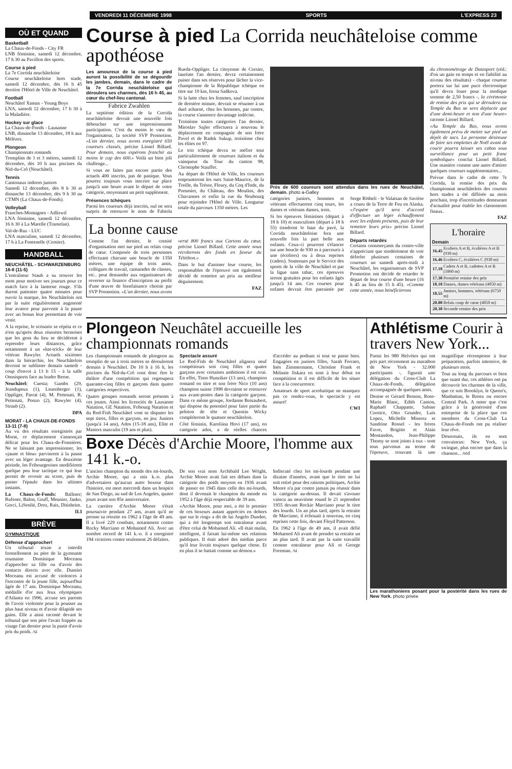VENDREDI 11 DÉCEMBRE 1998 SPORTS L'EXPRESS 23
OÙ ET QUAND
Basketball
La Chaux-de-Fonds - City FR
LNB féminine, samedi 12 décembre, 17 h 30 au Pavillon des sports.
Course à pied
La 7e Corrida neuchâteloise
Course neuchâteloise hors stade, samedi 12 décembre, dès 16 h 45 derrière l'Hôtel de Ville de Neuchâtel.
Football
Neuchâtel Xamax - Young Boys
LNA, samedi 12 décembre, 17 h 30 à la Maladière.
Hockey sur glace
La Chaux-de-Fonds - Lausanne
LNB, dimanche 13 décembre, 18 h aux Mélèzes.
Plongeon
Championnats romands
Tremplins de 1 et 3 mètres, samedi 12 décembre, dès 10 h aux piscines du Nid-du-Crô (Neuchâtel).
Tennis
Cantonaux indoors juniors
Samedi 12 décembre, dès 8 h 30 et dimanche 13 décembre, dès 9 h 30 au CTMN (La Chaux-de-Fonds).
Volleyball
Franches-Montagnes - Adliswil
LNA féminine, samedi 12 décembre, 16 h 30 à La Marelle (Tramelan).
Val-de-Ruz - LUC
LNA masculine, samedi 12 décembre, 17 h à La Fontenelle (Cernier).
HANDBALL
NEUCHÂTEL - SCHWARZENBURG 16-8 (11-5)
L'entraîneur Staub a su trouver les mots pour motiver ses joueurs pour ce match face à la lanterne rouge. S'ils durent patienter quatre minutes pour ouvrir la marque, les Neuchâtelois ont par la suite régulièrement augmenté leur avance pour parvenir à la pause avec un bonus leur permettant de voir venir.
A la reprise, le scénario se répéta et ce n'est qu'après deux réussites bernoises que les gens du lieu se décidèrent à reprendre leurs distances, grâce notamment à un «hat-trick» de leur vétéran Rawyler. Actuels sixièmes dans la hiérarchie, les Neuchâtelois devront se sublimer demain samedi - coup d'envoi à 13 h 15 - à la salle Omnisports face au leader Berne.
Neuchâtel: Cuesta; Gambs (29, Jeandupeux (1), Leuenberger (1), Oppliger, Parrat (4), M. Pettenati, R. Pettenati, Ponzo (2), Rawyler (4), Straub (2).
DPA
MORAT - LA CHAUX-DE-FONDS 13-11 (7-8)
Au vu des résultats enregistrés par Morat, ce déplacement s'annonçait délicat pour les Chaux-de-Fonnières. Ne se laissant pas impressionner, les «jaune et bleu» parvinrent à la pause avec un léger avantage. En deuxième période, les Fribourgeoises modifièrent quelque peu leur tactique ce qui leur permit de revenir au score, puis de passer l'épaule dans les ultimes instants.
La Chaux-de-Fonds: Ballmer; Rufener, Balon, Gruff, Meunier, Janko, Gorci, LiSenlié, Droz, Rais, Ditisheim.
ILI
BRÈVE
GYMNASTIQUE
Défense d'approcher!
Un tribunal texan a interdit formellement au père de la gymnaste roumaine Dominique Moceanu d'approcher sa fille ou d'avoir des contacts directs avec elle. Dumitri Moceanu est accusé de violences à l'encontre de la jeune fille, aujourd'hui âgée de 17 ans. Dominique Moceanu, médaille d'or aux Jeux olympiques d'Atlanta en 1996, accuse ses parents de l'avoir violentée pour la pousser au plus haut niveau et d'avoir dilapidé ses gains. Elle a ainsi raconté devant le tribunal que son père l'avait frappée au visage l'an dernier pour la punir d'avoir pris du poids. /si
Course à pied La Corrida neuchâteloise comme apothéose
Les amoureux de la course à pied auront la possibilité de se dégourdir les jambes, demain, dans le cadre de la 7e Corrida neuchâteloise qui déroulera ses charmes, dès 16 h 45, au cœur du chef-lieu cantonal.
Fabrice Zwahlen
La septième édition de la Corrida neuchâteloise devrait une nouvelle fois déboucher sur une impressionnante participation. C'est du moins le vœu de l'organisateur, la société SVP Promotion. «L'an dernier, nous avons enregistré 650 coureurs classés, précise Lionel Billard. Pour demain, nous espérons franchir au moins le cap des 600.» Voilà un bien joli challenge...
Si vous ne faites pas encore partie des actuels 400 inscrits, pas de panique. Vous pourrez toujours vous inscrire sur place jusqu'à une heure avant le départ de votre catégorie, moyennant un petit supplément.
Présences tchèques
Parmi les coureurs déjà inscrits, nul ne sera surpris de retrouver le nom de Fabiola Rueda-Oppliger. La citoyenne de Corsier, lauréate l'an dernier, devra certainement puiser dans ses réserves pour lâcher la vice-championne de la République tchèque en titre sur 10 km, Irena Sadkova.
Si la lutte chez les femmes, sauf inscription de dernière minute, devrait se résumer à un duel acharné, chez les hommes, par contre, la course s'annonce davantage indécise.
Troisième toutes catégories l'an dernier, Miroslav Sajler effectuera à nouveau le déplacement en compagnie de son frère Pavel et de Radek Sukup, troisième chez les élites en 97.
Le trio tchèque devra se méfier tout particulièrement de coureurs italiens et du vainqueur du Tour du canton 98, Christophe Stauffer.
Au départ de l'Hôtel de Ville, les coureurs emprunteront les rues Saint-Maurice, de la Treille, du Trésor, Fleury, du Coq d'Inde, du Pommier, du Château, des Moulins, des Chavannes et enfin la rue du Neubourg pour rejoindre l'Hôtel de Ville. Longueur totale du parcours 1350 mètres. Les
La bonne cause
Comme l'an dernier, le comité d'organisation met sur pied un relais coup de cœur. Composée de trois personnes effectuant chacune une boucle de 1350 mètres, une équipe de trois amis, collègues de travail, camarades de classes, etc.. peut demander aux organisateurs de reverser sa finance d'inscription au profit d'une œuvre de bienfaisance choisie par SVP Promotion. «L'an dernier, nous avons versé 800 francs aux Cartons du cœur, précise Lionel Billard. Cette année nous récolterons des fonds en faveur du Téléthon.»
Dans le but d'animer leur course, les responsables de l'épreuve ont également décidé de remettre un prix au meilleur déguisement.
FAZ
Près de 600 coureurs sont attendus dans les rues de Neuchâtel, demain. photo a-Galley
catégories juniors, hommes et vétérans effectueront cinq tours, les dames et vétérans dames, trois.
Si les épreuves féminines (départ à 18 h 10) et masculines (départ à 18 h 55) tiendront le haut du pavé, la Corrida neuchâteloise fera une nouvelle fois la part belle aux enfants. Ceux-ci pourront s'élancer sur une boucle de 930 m à parcourir à une (écoliers) ou à deux reprises (cadets). Soutenues par le Service des sports de la ville de Neuchâtel et par la ligue sans tabac, ces épreuves seront gratuites pour les enfants âgés jusqu'à 14 ans. Ces courses pour enfants devrait être parrainée par Serge Rötheli - le Valaisan de Savièse a couru de la Terre de Feu en Alaska. «J'espère qu'il sera d'accord d'effectuer un léger échauffement avec les enfants présents, puis de leur remettre leurs prix» précise Lionel Billard.
Départs retardés
Certains commerçants du centre-ville n'appréciant que modérément de voir déferler plusieurs centaines de coureurs un samedi après-midi à Neuchâtel, les organisateurs de SVP Promotion ont décidé de retarder le départ de leur course d'une heure (16 h 45 au lieu de 15 h 45). «Comme cette année, nous bénéficierons
du chronométrage de Datasport (réd.: d'où un gain en temps et en fiabilité au niveau des résultats) - chaque coureur portera sur lui une puce électronique qu'il devra louer pour la modique somme de 2,50 francs -, la cérémonie de remise des prix qui se déroulera au Temple du Bas ne sera déplacée que d'une demi-heure et non d'une heure» raconte Lionel Billard.
«Au Temple du Bas, nous avons également prévu de mettre sur pied un dépôt de sacs. La personne désireuse de faire ses emplettes de Noël avant de courir pourra laisser ses cabas sous surveillance pour un petit franc symbolique» conclut Lionel Billard. Une manière comme une autre d'attirer quelques coureurs supplémentaires...
Prévue dans le cadre de cette 7e Corrida, la remise des prix du championnat neuchâtelois des courses hors stades a été différée au mois prochain, trop d'incertitudes demeurant d'actualité pour établir les classements finaux.
FAZ
L'horaire
Demain
| 16.45 | Ecoliers A et B, écolières A et B (930 m) |
| 16.46 | Ecoliers C, écolières C (930 m) |
| 17.10 | Cadets A et B, cadettes A et B (1860 m) |
| 17.30 | Première remise des prix |
| 18.10 | Dames, dames vétérans (4050 m) |
| 18.55 | Juniors, hommes, vétérans (6750 m) |
| 20.00 | Relais coup de cœur (4050 m) |
| 20.30 | Seconde remise des prix |
Plongeon Neuchâtel accueille les championnats romands
Les championnats romands de plongeon au tremplin de un à trois mètres se dérouleront demain à Neuchâtel. De 10 h à 16 h, les piscines du Nid-du-Crô vont donc être le théâtre d'une compétition qui regroupera quarante-cinq filles et garçons dans quatre catégories respectives.
Quatre groupes romands seront présents à ces joutes. Ainsi les licenciés de Lausanne Natation, GE Natation, Fribourg Natation et du Red-Fish Neuchâtel vont se disputer les sept titres, filles et garçons, en jeu: Juniors (jusqu'à 14 ans), Ados (15-18 ans), Elite et Masters masculin (19 ans et plus).
Spectacle assuré
Le Red-Fish de Neuchâtel alignera neuf compétiteurs soit cinq filles et quatre garçons avec certaines ambitions il est vrai. En effet, Timo Hunziker (13 ans), champion romand en titre et son frère Nico (10 ans) champion suisse 1998 devraient se retrouver aux avant-postes dans la catégorie garçons. Dans ce même groupe, Jordanne Boisaubert, qui dispose du potentiel pour faire partie du peloton de tête et Quentin Wicky compléteront le quatuor neuchâtelois.
Côté féminin, Karoliina Hovi (17 ans), en catégorie ados, a de réelles chances d'accéder au podium si tout se passe bien. Engagées en juniors filles, Sarah Ferraro, Inès Zimmermann, Christine Frank et Mélanie Jiskara en sont à leur début en compétition et il est difficile de les situer face à la concurrence.
Amateurs de sport acrobatique ne manquez pas ce rendez-vous, le spectacle y est assuré!
CWI
Boxe Décès d'Archie Moore, l'homme aux 141 k.-o.
L'ancien champion du monde des mi-lourds, Archie Moore, qui a mis k.-o. plus d'adversaires qu'aucun autre boxeur dans l'histoire, est mort mercredi dans un hospice de San Diego, au sud de Los Angeles, quatre jours avant son 85e anniversaire.
La carrière d'Archie Moore s'était poursuivie pendant 27 ans, avant qu'il ne prenne sa retraite en 1962 à l'âge de 49 ans. Il a livré 229 combats, notamment contre Rocky Marciano et Mohamed Ali. Avec un nombre record de 141 k.-o. il a enregistré 194 victoires contre seulement 26 défaites.
De son vrai nom Archibald Lee Wright, Archie Moore avait fait ses débuts dans la catégorie des poids moyens en 1936 avant de passer en 1945 dans celle des mi-lourds, dont il devenait le champion du monde en 1952 à l'âge déjà respectable de 39 ans.
«Archie Moore, pour moi, a été le premier de ces boxeurs autant appréciés en dehors que sur le ring» a dit de lui Angelo Dundee, qui a été longtemps son entraîneur avant d'être celui de Mohamed Ali. «Il était malin, intelligent, il faisait lui-même ses relations publiques. Il était adoré des médias parce qu'il leur livrait toujours quelque chose. Et en plus il se battait comme un démon.»
Indiscuté chez les mi-lourds pendant une dizaine d'années, avant que le titre ne lui soit retiré pour des raisons politiques, Archie Moore n'a par contre jamais pu réussir dans la catégorie au-dessus. Il devait s'avouer vaincu au neuvième round le 21 septembre 1955 devant Rockie Marciano pour le titre des lourds. Un an plus tard, après la retraite de Marciano, il échouait à nouveau, en cinq reprises cette fois, devant Floyd Patterson.
En 1962 à l'âge de 49 ans, il avait défié Mohamed Ali avant de prendre sa retraite un an plus tard. Il avait par la suite travaillé comme entraîneur pour Ali et George Foreman. /si
Athlétisme Courir à travers New York...
Parmi les 980 Helvètes qui ont pris part récemment au marathon de New York - 32.000 participants -, figurait une délégation du Cross-Club La Chaux-de-Fonds, délégation accompagnée de quelques amis.
Denise et Gérard Besson, Rose-Marie Blanc, Edith Canton, Raphaël Chappatte, Sabine Cornice, Otto Grunder, Luis Lopez, Michelle Miserez et Sandrine Rossel - les frères Favre, Brigitte et Alain Montandon, Jean-Philippe Thomy se sont joints à eux - sont tous parvenus au terme de l'épreuve, trouvant là une magnifique récompense à leur préparation, parfois intensive, de plusieurs mois.
Tout au long du parcours et bien que suant dur, ces athlètes ont pu découvrir les charmes de la ville, que ce soit Brooklyn, le Queen's, Manhattan, le Bronx ou encore Central Park. A noter que c'est grâce à la générosité d'une entreprise de la place que ces membres du Cross-Club La Chaux-de-Fonds ont pu réaliser leur rêve.
Désormais, ils en sont convaincus: New York, ça swingue, plus encore que dans la chanson... /réd
Les marathoniens posant pour la postérité dans les rues de New York. photo privée